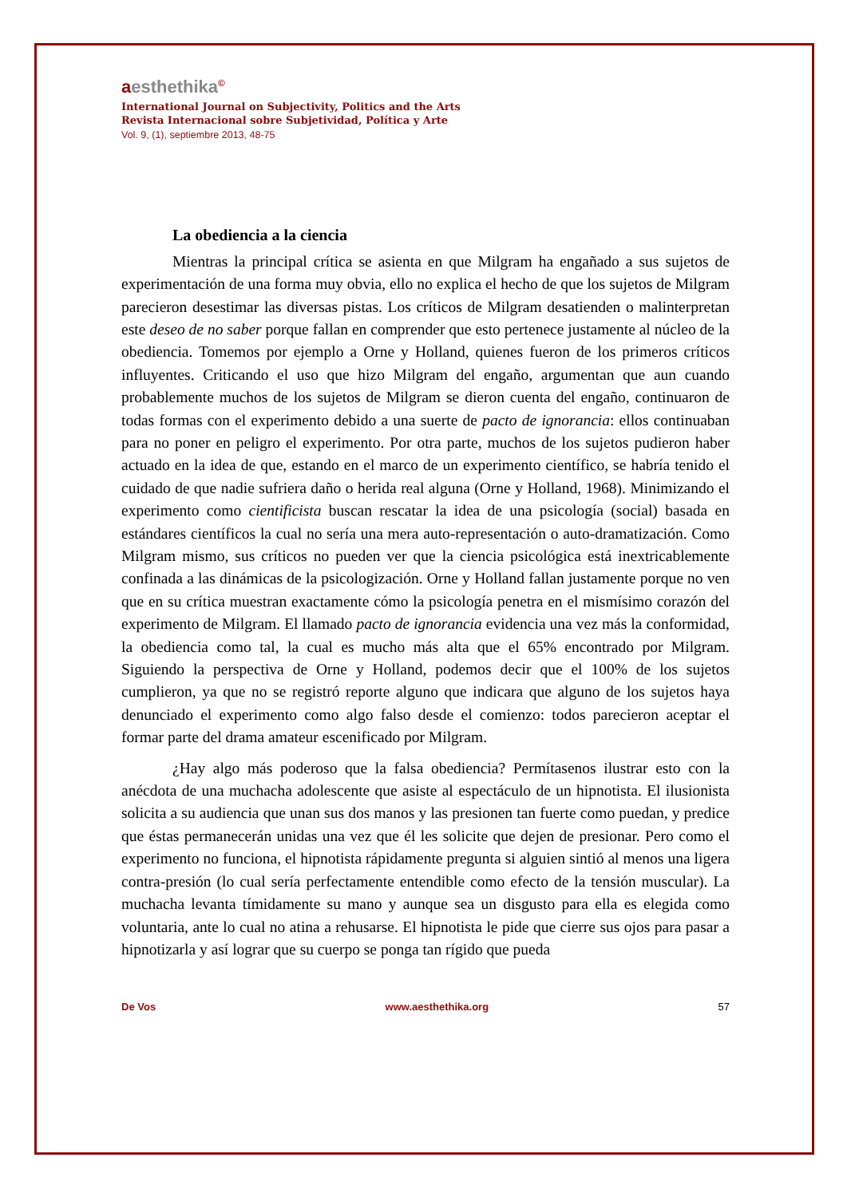aesthethika<sup>©</sup>
International Journal on Subjectivity, Politics and the Arts
Revista Internacional sobre Subjetividad, Política y Arte
Vol. 9, (1), septiembre 2013, 48-75
La obediencia a la ciencia
Mientras la principal crítica se asienta en que Milgram ha engañado a sus sujetos de experimentación de una forma muy obvia, ello no explica el hecho de que los sujetos de Milgram parecieron desestimar las diversas pistas. Los críticos de Milgram desatienden o malinterpretan este deseo de no saber porque fallan en comprender que esto pertenece justamente al núcleo de la obediencia. Tomemos por ejemplo a Orne y Holland, quienes fueron de los primeros críticos influyentes. Criticando el uso que hizo Milgram del engaño, argumentan que aun cuando probablemente muchos de los sujetos de Milgram se dieron cuenta del engaño, continuaron de todas formas con el experimento debido a una suerte de pacto de ignorancia: ellos continuaban para no poner en peligro el experimento. Por otra parte, muchos de los sujetos pudieron haber actuado en la idea de que, estando en el marco de un experimento científico, se habría tenido el cuidado de que nadie sufriera daño o herida real alguna (Orne y Holland, 1968). Minimizando el experimento como cientificista buscan rescatar la idea de una psicología (social) basada en estándares científicos la cual no sería una mera auto-representación o auto-dramatización. Como Milgram mismo, sus críticos no pueden ver que la ciencia psicológica está inextricablemente confinada a las dinámicas de la psicologización. Orne y Holland fallan justamente porque no ven que en su crítica muestran exactamente cómo la psicología penetra en el mismísimo corazón del experimento de Milgram. El llamado pacto de ignorancia evidencia una vez más la conformidad, la obediencia como tal, la cual es mucho más alta que el 65% encontrado por Milgram. Siguiendo la perspectiva de Orne y Holland, podemos decir que el 100% de los sujetos cumplieron, ya que no se registró reporte alguno que indicara que alguno de los sujetos haya denunciado el experimento como algo falso desde el comienzo: todos parecieron aceptar el formar parte del drama amateur escenificado por Milgram.
¿Hay algo más poderoso que la falsa obediencia? Permítasenos ilustrar esto con la anécdota de una muchacha adolescente que asiste al espectáculo de un hipnotista. El ilusionista solicita a su audiencia que unan sus dos manos y las presionen tan fuerte como puedan, y predice que éstas permanecerán unidas una vez que él les solicite que dejen de presionar. Pero como el experimento no funciona, el hipnotista rápidamente pregunta si alguien sintió al menos una ligera contra-presión (lo cual sería perfectamente entendible como efecto de la tensión muscular). La muchacha levanta tímidamente su mano y aunque sea un disgusto para ella es elegida como voluntaria, ante lo cual no atina a rehusarse. El hipnotista le pide que cierre sus ojos para pasar a hipnotizarla y así lograr que su cuerpo se ponga tan rígido que pueda
De Vos www.aesthethika.org 57